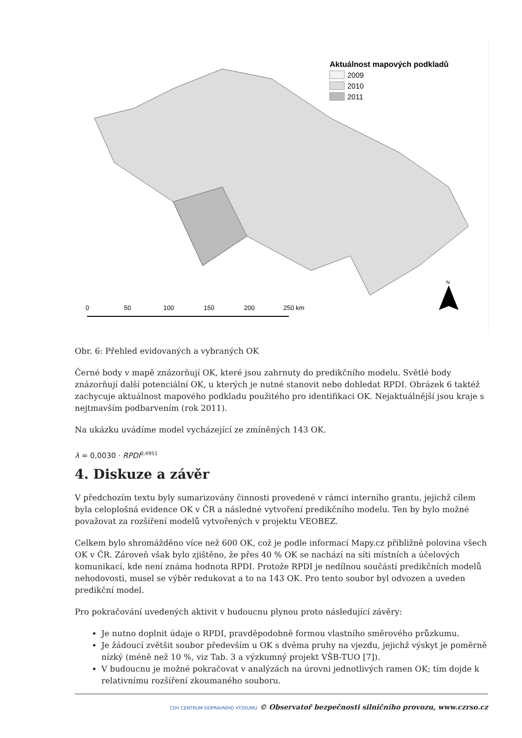Aktuálnost mapových podkladů
2009
2010
2011
N
0
50
100
150
200
250 km
Obr. 6: Přehled evidovaných a vybraných OK
Černé body v mapě znázorňují OK, které jsou zahrnuty do predikčního modelu. Světlé body znázorňují další potenciální OK, u kterých je nutné stanovit nebo dohledat RPDI. Obrázek 6 taktéž zachycuje aktuálnost mapového podkladu použitého pro identifikaci OK. Nejaktuálnější jsou kraje s nejtmavším podbarvením (rok 2011).
Na ukázku uvádíme model vycházející ze zmíněných 143 OK.
λ = 0,0030 · RPDI<sup>0,4951</sup>
4. Diskuze a závěr
V předchozím textu byly sumarizovány činnosti provedené v rámci interního grantu, jejichž cílem byla celoplošná evidence OK v ČR a následné vytvoření predikčního modelu. Ten by bylo možné považovat za rozšíření modelů vytvořených v projektu VEOBEZ.
Celkem bylo shromážděno více než 600 OK, což je podle informací Mapy.cz přibližně polovina všech OK v ČR. Zároveň však bylo zjištěno, že přes 40 % OK se nachází na síti místních a účelových komunikací, kde není známa hodnota RPDI. Protože RPDI je nedílnou součástí predikčních modelů nehodovosti, musel se výběr redukovat a to na 143 OK. Pro tento soubor byl odvozen a uveden predikční model.
Pro pokračování uvedených aktivit v budoucnu plynou proto následující závěry:
Je nutno doplnit údaje o RPDI, pravděpodobně formou vlastního směrového průzkumu.
Je žádoucí zvětšit soubor především u OK s dvěma pruhy na vjezdu, jejichž výskyt je poměrně nízký (méně než 10 %, viz Tab. 3 a výzkumný projekt VŠB-TUO [7]).
V budoucnu je možné pokračovat v analýzách na úrovni jednotlivých ramen OK; tím dojde k relativnímu rozšíření zkoumaného souboru.
CDV CENTRUM DOPRAVNÍHO VÝZKUMU © Observatoř bezpečnosti silničního provozu, www.czrso.cz